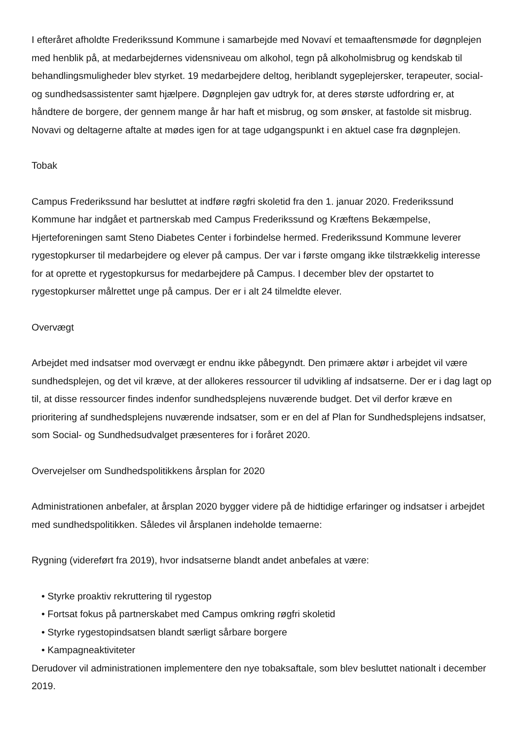I efteråret afholdte Frederikssund Kommune i samarbejde med Novaví et temaaftensmøde for døgnplejen med henblik på, at medarbejdernes vidensniveau om alkohol, tegn på alkoholmisbrug og kendskab til behandlingsmuligheder blev styrket. 19 medarbejdere deltog, heriblandt sygeplejersker, terapeuter, social- og sundhedsassistenter samt hjælpere. Døgnplejen gav udtryk for, at deres største udfordring er, at håndtere de borgere, der gennem mange år har haft et misbrug, og som ønsker, at fastolde sit misbrug. Novavi og deltagerne aftalte at mødes igen for at tage udgangspunkt i en aktuel case fra døgnplejen.
Tobak
Campus Frederikssund har besluttet at indføre røgfri skoletid fra den 1. januar 2020. Frederikssund Kommune har indgået et partnerskab med Campus Frederikssund og Kræftens Bekæmpelse, Hjerteforeningen samt Steno Diabetes Center i forbindelse hermed. Frederikssund Kommune leverer rygestopkurser til medarbejdere og elever på campus. Der var i første omgang ikke tilstrækkelig interesse for at oprette et rygestopkursus for medarbejdere på Campus. I december blev der opstartet to rygestopkurser målrettet unge på campus. Der er i alt 24 tilmeldte elever.
Overvægt
Arbejdet med indsatser mod overvægt er endnu ikke påbegyndt. Den primære aktør i arbejdet vil være sundhedsplejen, og det vil kræve, at der allokeres ressourcer til udvikling af indsatserne. Der er i dag lagt op til, at disse ressourcer findes indenfor sundhedsplejens nuværende budget. Det vil derfor kræve en prioritering af sundhedsplejens nuværende indsatser, som er en del af Plan for Sundhedsplejens indsatser, som Social- og Sundhedsudvalget præsenteres for i foråret 2020.
Overvejelser om Sundhedspolitikkens årsplan for 2020
Administrationen anbefaler, at årsplan 2020 bygger videre på de hidtidige erfaringer og indsatser i arbejdet med sundhedspolitikken. Således vil årsplanen indeholde temaerne:
Rygning (videreført fra 2019), hvor indsatserne blandt andet anbefales at være:
• Styrke proaktiv rekruttering til rygestop
• Fortsat fokus på partnerskabet med Campus omkring røgfri skoletid
• Styrke rygestopindsatsen blandt særligt sårbare borgere
• Kampagneaktiviteter
Derudover vil administrationen implementere den nye tobaksaftale, som blev besluttet nationalt i december 2019.